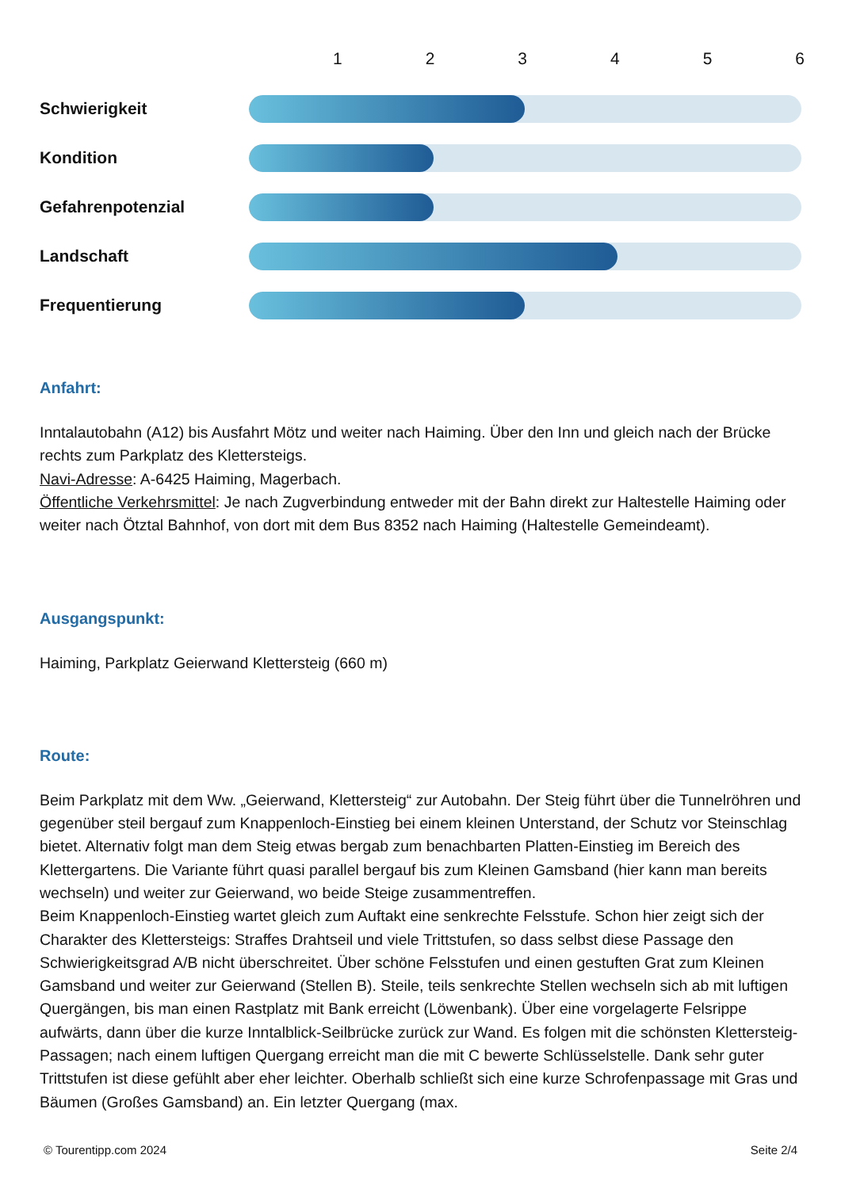123456
Schwierigkeit
Kondition
Gefahrenpotenzial
Landschaft
Frequentierung
Anfahrt:
Inntalautobahn (A12) bis Ausfahrt Mötz und weiter nach Haiming. Über den Inn und gleich nach der Brücke rechts zum Parkplatz des Klettersteigs.
Navi-Adresse: A-6425 Haiming, Magerbach.
Öffentliche Verkehrsmittel: Je nach Zugverbindung entweder mit der Bahn direkt zur Haltestelle Haiming oder weiter nach Ötztal Bahnhof, von dort mit dem Bus 8352 nach Haiming (Haltestelle Gemeindeamt).
Ausgangspunkt:
Haiming, Parkplatz Geierwand Klettersteig (660 m)
Route:
Beim Parkplatz mit dem Ww. „Geierwand, Klettersteig“ zur Autobahn. Der Steig führt über die Tunnelröhren und gegenüber steil bergauf zum Knappenloch-Einstieg bei einem kleinen Unterstand, der Schutz vor Steinschlag bietet. Alternativ folgt man dem Steig etwas bergab zum benachbarten Platten-Einstieg im Bereich des Klettergartens. Die Variante führt quasi parallel bergauf bis zum Kleinen Gamsband (hier kann man bereits wechseln) und weiter zur Geierwand, wo beide Steige zusammentreffen.
Beim Knappenloch-Einstieg wartet gleich zum Auftakt eine senkrechte Felsstufe. Schon hier zeigt sich der Charakter des Klettersteigs: Straffes Drahtseil und viele Trittstufen, so dass selbst diese Passage den Schwierigkeitsgrad A/B nicht überschreitet. Über schöne Felsstufen und einen gestuften Grat zum Kleinen Gamsband und weiter zur Geierwand (Stellen B). Steile, teils senkrechte Stellen wechseln sich ab mit luftigen Quergängen, bis man einen Rastplatz mit Bank erreicht (Löwenbank). Über eine vorgelagerte Felsrippe aufwärts, dann über die kurze Inntalblick-Seilbrücke zurück zur Wand. Es folgen mit die schönsten Klettersteig-Passagen; nach einem luftigen Quergang erreicht man die mit C bewerte Schlüsselstelle. Dank sehr guter Trittstufen ist diese gefühlt aber eher leichter. Oberhalb schließt sich eine kurze Schrofenpassage mit Gras und Bäumen (Großes Gamsband) an. Ein letzter Quergang (max.
© Tourentipp.com 2024 Seite 2/4